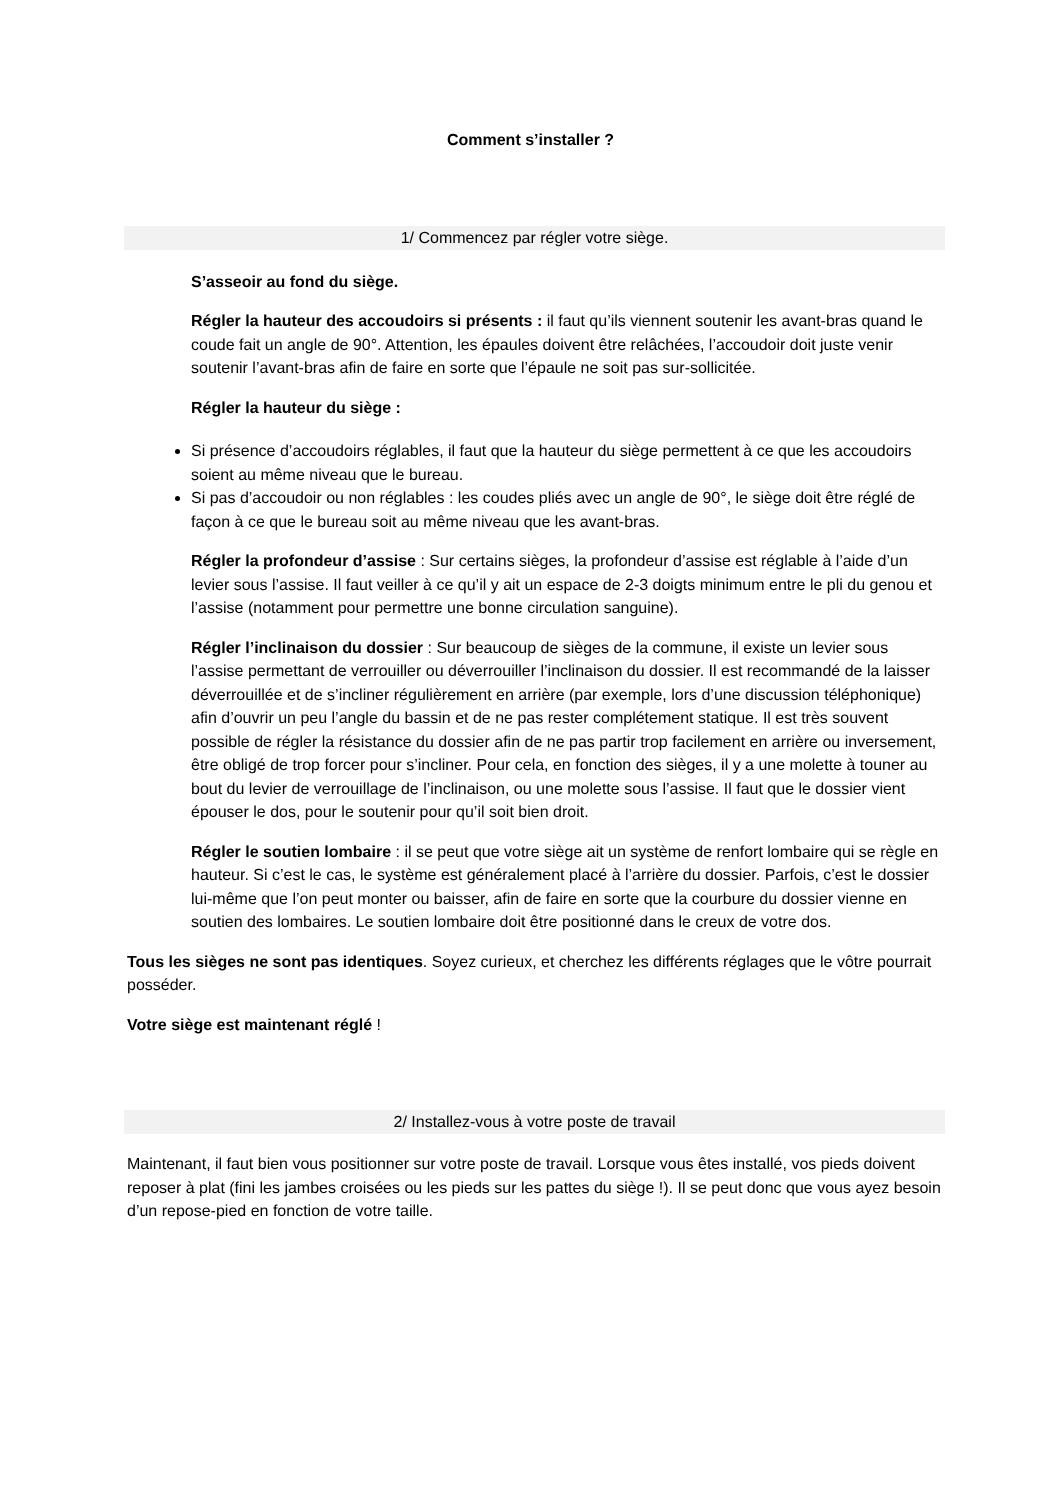Comment s’installer ?
1/ Commencez par régler votre siège.
S’asseoir au fond du siège.
Régler la hauteur des accoudoirs si présents : il faut qu’ils viennent soutenir les avant-bras quand le coude fait un angle de 90°. Attention, les épaules doivent être relâchées, l’accoudoir doit juste venir soutenir l’avant-bras afin de faire en sorte que l’épaule ne soit pas sur-sollicitée.
Régler la hauteur du siège :
Si présence d’accoudoirs réglables, il faut que la hauteur du siège permettent à ce que les accoudoirs soient au même niveau que le bureau.
Si pas d’accoudoir ou non réglables : les coudes pliés avec un angle de 90°, le siège doit être réglé de façon à ce que le bureau soit au même niveau que les avant-bras.
Régler la profondeur d’assise : Sur certains sièges, la profondeur d’assise est réglable à l’aide d’un levier sous l’assise. Il faut veiller à ce qu’il y ait un espace de 2-3 doigts minimum entre le pli du genou et l’assise (notamment pour permettre une bonne circulation sanguine).
Régler l’inclinaison du dossier : Sur beaucoup de sièges de la commune, il existe un levier sous l’assise permettant de verrouiller ou déverrouiller l’inclinaison du dossier. Il est recommandé de la laisser déverrouillée et de s’incliner régulièrement en arrière (par exemple, lors d’une discussion téléphonique) afin d’ouvrir un peu l’angle du bassin et de ne pas rester complétement statique. Il est très souvent possible de régler la résistance du dossier afin de ne pas partir trop facilement en arrière ou inversement, être obligé de trop forcer pour s’incliner. Pour cela, en fonction des sièges, il y a une molette à touner au bout du levier de verrouillage de l’inclinaison, ou une molette sous l’assise. Il faut que le dossier vient épouser le dos, pour le soutenir pour qu’il soit bien droit.
Régler le soutien lombaire : il se peut que votre siège ait un système de renfort lombaire qui se règle en hauteur. Si c’est le cas, le système est généralement placé à l’arrière du dossier. Parfois, c’est le dossier lui-même que l’on peut monter ou baisser, afin de faire en sorte que la courbure du dossier vienne en soutien des lombaires. Le soutien lombaire doit être positionné dans le creux de votre dos.
Tous les sièges ne sont pas identiques. Soyez curieux, et cherchez les différents réglages que le vôtre pourrait posséder.
Votre siège est maintenant réglé !
2/ Installez-vous à votre poste de travail
Maintenant, il faut bien vous positionner sur votre poste de travail. Lorsque vous êtes installé, vos pieds doivent reposer à plat (fini les jambes croisées ou les pieds sur les pattes du siège !). Il se peut donc que vous ayez besoin d’un repose-pied en fonction de votre taille.